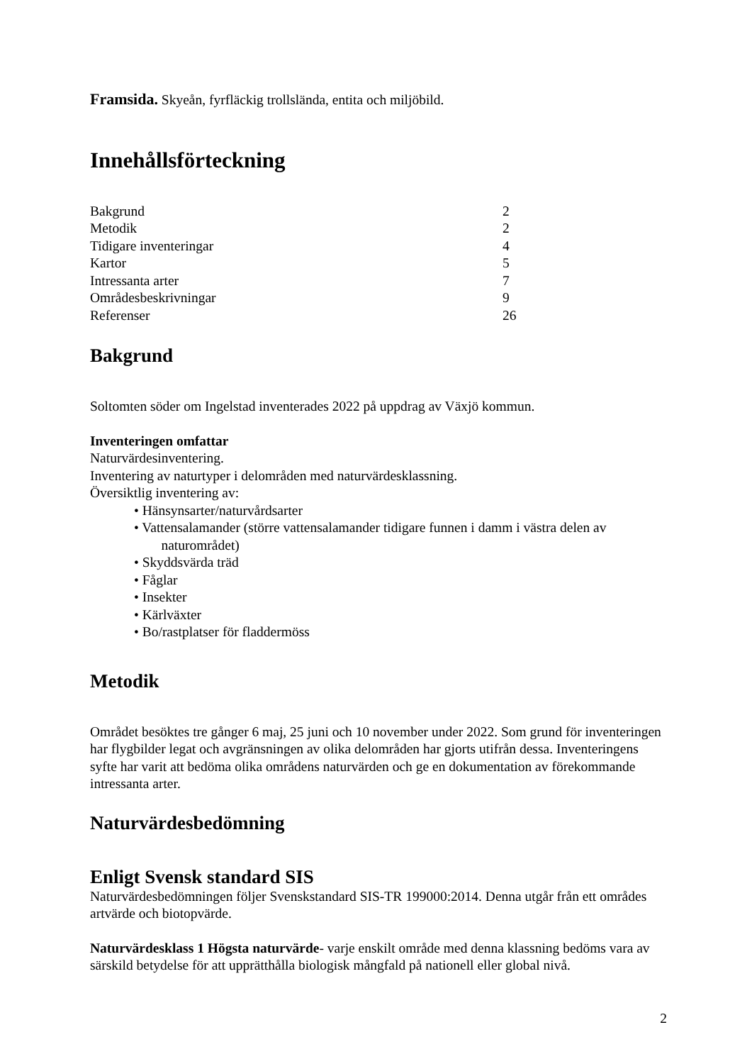Framsida. Skyeån, fyrfläckig trollslända, entita och miljöbild.
Innehållsförteckning
| Bakgrund | 2 |
| Metodik | 2 |
| Tidigare inventeringar | 4 |
| Kartor | 5 |
| Intressanta arter | 7 |
| Områdesbeskrivningar | 9 |
| Referenser | 26 |
Bakgrund
Soltomten söder om Ingelstad inventerades 2022 på uppdrag av Växjö kommun.
Inventeringen omfattar
Naturvärdesinventering.
Inventering av naturtyper i delområden med naturvärdesklassning.
Översiktlig inventering av:
• Hänsynsarter/naturvårdsarter
• Vattensalamander (större vattensalamander tidigare funnen i damm i västra delen av
naturområdet)
• Skyddsvärda träd
• Fåglar
• Insekter
• Kärlväxter
• Bo/rastplatser för fladdermöss
Metodik
Området besöktes tre gånger 6 maj, 25 juni och 10 november under 2022. Som grund för inventeringen har flygbilder legat och avgränsningen av olika delområden har gjorts utifrån dessa. Inventeringens syfte har varit att bedöma olika områdens naturvärden och ge en dokumentation av förekommande intressanta arter.
Naturvärdesbedömning
Enligt Svensk standard SIS
Naturvärdesbedömningen följer Svenskstandard SIS-TR 199000:2014. Denna utgår från ett områdes artvärde och biotopvärde.
Naturvärdesklass 1 Högsta naturvärde- varje enskilt område med denna klassning bedöms vara av särskild betydelse för att upprätthålla biologisk mångfald på nationell eller global nivå.
2